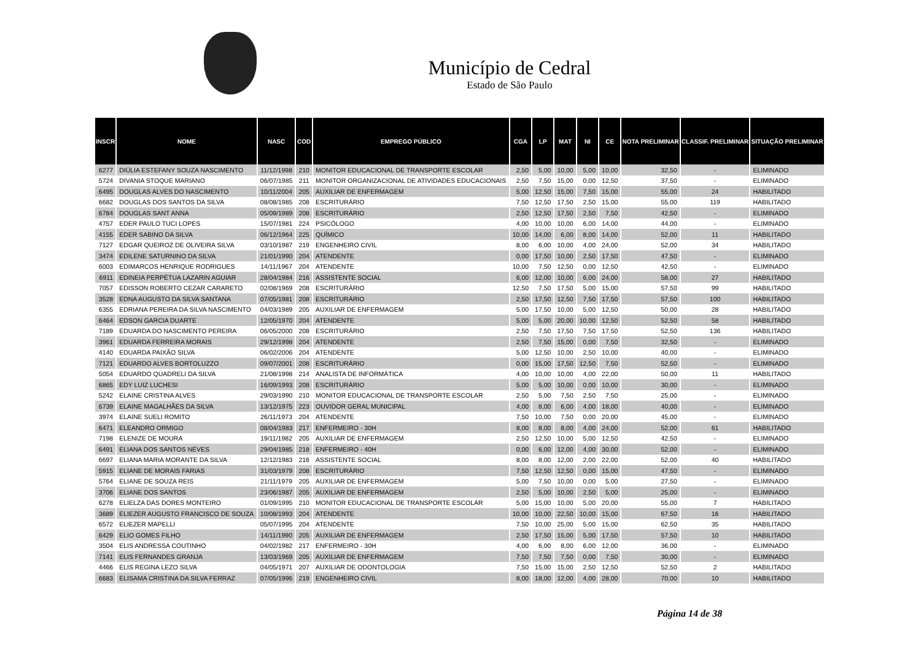Município de Cedral
Estado de São Paulo
| INSCR | NOME | NASC | COD | EMPREGO PÚBLICO | CGA | LP | MAT | NI | CE | NOTA PRELIMINAR | CLASSIF. PRELIMINAR | SITUAÇÃO PRELIMINAR |
| --- | --- | --- | --- | --- | --- | --- | --- | --- | --- | --- | --- | --- |
| 6277 | DIÚLIA ESTEFANY SOUZA NASCIMENTO | 11/12/1998 | 210 | MONITOR EDUCACIONAL DE TRANSPORTE ESCOLAR | 2,50 | 5,00 | 10,00 | 5,00 | 10,00 | 32,50 | - | ELIMINADO |
| 5724 | DIVANIA STOQUE MARIANO | 06/07/1985 | 211 | MONITOR ORGANIZACIONAL DE ATIVIDADES EDUCACIONAIS | 2,50 | 7,50 | 15,00 | 0,00 | 12,50 | 37,50 | - | ELIMINADO |
| 6495 | DOUGLAS ALVES DO NASCIMENTO | 10/11/2004 | 205 | AUXILIAR DE ENFERMAGEM | 5,00 | 12,50 | 15,00 | 7,50 | 15,00 | 55,00 | 24 | HABILITADO |
| 6682 | DOUGLAS DOS SANTOS DA SILVA | 08/08/1985 | 208 | ESCRITURÁRIO | 7,50 | 12,50 | 17,50 | 2,50 | 15,00 | 55,00 | 119 | HABILITADO |
| 6784 | DOUGLAS SANT ANNA | 05/09/1989 | 208 | ESCRITURÁRIO | 2,50 | 12,50 | 17,50 | 2,50 | 7,50 | 42,50 | - | ELIMINADO |
| 4757 | EDER PAULO TUCI LOPES | 15/07/1981 | 224 | PSICÓLOGO | 4,00 | 10,00 | 10,00 | 6,00 | 14,00 | 44,00 | - | ELIMINADO |
| 4155 | EDER SABINO DA SILVA | 06/12/1964 | 225 | QUÍMICO | 10,00 | 14,00 | 6,00 | 8,00 | 14,00 | 52,00 | 11 | HABILITADO |
| 7127 | EDGAR QUEIROZ DE OLIVEIRA SILVA | 03/10/1987 | 219 | ENGENHEIRO CIVIL | 8,00 | 6,00 | 10,00 | 4,00 | 24,00 | 52,00 | 34 | HABILITADO |
| 3474 | EDILENE SATURNINO DA SILVA | 21/01/1990 | 204 | ATENDENTE | 0,00 | 17,50 | 10,00 | 2,50 | 17,50 | 47,50 | - | ELIMINADO |
| 6003 | EDIMARCOS HENRIQUE RODRIGUES | 14/11/1967 | 204 | ATENDENTE | 10,00 | 7,50 | 12,50 | 0,00 | 12,50 | 42,50 | - | ELIMINADO |
| 6911 | EDINEIA PERPÉTUA LAZARIN AGUIAR | 28/04/1984 | 216 | ASSISTENTE SOCIAL | 6,00 | 12,00 | 10,00 | 6,00 | 24,00 | 58,00 | 27 | HABILITADO |
| 7057 | EDISSON ROBERTO CEZAR CARARETO | 02/08/1969 | 208 | ESCRITURÁRIO | 12,50 | 7,50 | 17,50 | 5,00 | 15,00 | 57,50 | 99 | HABILITADO |
| 3528 | EDNA AUGUSTO DA SILVA SANTANA | 07/05/1981 | 208 | ESCRITURÁRIO | 2,50 | 17,50 | 12,50 | 7,50 | 17,50 | 57,50 | 100 | HABILITADO |
| 6355 | EDRIANA PEREIRA DA SILVA NASCIMENTO | 04/03/1989 | 205 | AUXILIAR DE ENFERMAGEM | 5,00 | 17,50 | 10,00 | 5,00 | 12,50 | 50,00 | 28 | HABILITADO |
| 6464 | EDSON GARCIA DUARTE | 12/05/1970 | 204 | ATENDENTE | 5,00 | 5,00 | 20,00 | 10,00 | 12,50 | 52,50 | 58 | HABILITADO |
| 7189 | EDUARDA DO NASCIMENTO PEREIRA | 06/05/2000 | 208 | ESCRITURÁRIO | 2,50 | 7,50 | 17,50 | 7,50 | 17,50 | 52,50 | 136 | HABILITADO |
| 3961 | EDUARDA FERREIRA MORAIS | 29/12/1998 | 204 | ATENDENTE | 2,50 | 7,50 | 15,00 | 0,00 | 7,50 | 32,50 | - | ELIMINADO |
| 4140 | EDUARDA PAIXÃO SILVA | 06/02/2006 | 204 | ATENDENTE | 5,00 | 12,50 | 10,00 | 2,50 | 10,00 | 40,00 | - | ELIMINADO |
| 7121 | EDUARDO ALVES BORTOLUZZO | 09/07/2001 | 208 | ESCRITURÁRIO | 0,00 | 15,00 | 17,50 | 12,50 | 7,50 | 52,50 | - | ELIMINADO |
| 5054 | EDUARDO QUADRELI DA SILVA | 21/08/1998 | 214 | ANALISTA DE INFORMÁTICA | 4,00 | 10,00 | 10,00 | 4,00 | 22,00 | 50,00 | 11 | HABILITADO |
| 6865 | EDY LUIZ LUCHESI | 16/09/1993 | 208 | ESCRITURÁRIO | 5,00 | 5,00 | 10,00 | 0,00 | 10,00 | 30,00 | - | ELIMINADO |
| 5242 | ELAINE CRISTINA ALVES | 29/03/1990 | 210 | MONITOR EDUCACIONAL DE TRANSPORTE ESCOLAR | 2,50 | 5,00 | 7,50 | 2,50 | 7,50 | 25,00 | - | ELIMINADO |
| 6739 | ELAINE MAGALHÃES DA SILVA | 13/12/1975 | 223 | OUVIDOR GERAL MUNICIPAL | 4,00 | 8,00 | 6,00 | 4,00 | 18,00 | 40,00 | - | ELIMINADO |
| 3974 | ELAINE SUELI ROMITO | 26/11/1973 | 204 | ATENDENTE | 7,50 | 10,00 | 7,50 | 0,00 | 20,00 | 45,00 | - | ELIMINADO |
| 6471 | ELEANDRO ORMIGO | 08/04/1983 | 217 | ENFERMEIRO - 30H | 8,00 | 8,00 | 8,00 | 4,00 | 24,00 | 52,00 | 61 | HABILITADO |
| 7198 | ELENIZE DE MOURA | 19/11/1982 | 205 | AUXILIAR DE ENFERMAGEM | 2,50 | 12,50 | 10,00 | 5,00 | 12,50 | 42,50 | - | ELIMINADO |
| 6491 | ELIANA DOS SANTOS NÉVES | 29/04/1985 | 218 | ENFERMEIRO - 40H | 0,00 | 6,00 | 12,00 | 4,00 | 30,00 | 52,00 | - | ELIMINADO |
| 6697 | ELIANA MARIA MORANTE DA SILVA | 12/12/1983 | 216 | ASSISTENTE SOCIAL | 8,00 | 8,00 | 12,00 | 2,00 | 22,00 | 52,00 | 40 | HABILITADO |
| 5915 | ELIANE DE MORAIS FARIAS | 31/03/1979 | 208 | ESCRITURÁRIO | 7,50 | 12,50 | 12,50 | 0,00 | 15,00 | 47,50 | - | ELIMINADO |
| 5764 | ELIANE DE SOUZA REIS | 21/11/1979 | 205 | AUXILIAR DE ENFERMAGEM | 5,00 | 7,50 | 10,00 | 0,00 | 5,00 | 27,50 | - | ELIMINADO |
| 3706 | ELIANE DOS SANTOS | 23/06/1987 | 205 | AUXILIAR DE ENFERMAGEM | 2,50 | 5,00 | 10,00 | 2,50 | 5,00 | 25,00 | - | ELIMINADO |
| 6278 | ELIELZA DAS DORES MONTEIRO | 01/09/1995 | 210 | MONITOR EDUCACIONAL DE TRANSPORTE ESCOLAR | 5,00 | 15,00 | 10,00 | 5,00 | 20,00 | 55,00 | 7 | HABILITADO |
| 3689 | ELIEZER AUGUSTO FRANCISCO DE SOUZA | 10/08/1993 | 204 | ATENDENTE | 10,00 | 10,00 | 22,50 | 10,00 | 15,00 | 67,50 | 16 | HABILITADO |
| 6572 | ELIEZER MAPELLI | 05/07/1995 | 204 | ATENDENTE | 7,50 | 10,00 | 25,00 | 5,00 | 15,00 | 62,50 | 35 | HABILITADO |
| 6429 | ELIO GOMES FILHO | 14/11/1990 | 205 | AUXILIAR DE ENFERMAGEM | 2,50 | 17,50 | 15,00 | 5,00 | 17,50 | 57,50 | 10 | HABILITADO |
| 3504 | ELIS ANDRESSA COUTINHO | 04/02/1982 | 217 | ENFERMEIRO - 30H | 4,00 | 6,00 | 8,00 | 6,00 | 12,00 | 36,00 | - | ELIMINADO |
| 7141 | ELIS FERNANDES GRANJA | 13/03/1969 | 205 | AUXILIAR DE ENFERMAGEM | 7,50 | 7,50 | 7,50 | 0,00 | 7,50 | 30,00 | - | ELIMINADO |
| 4466 | ELIS REGINA LEZO SILVA | 04/05/1971 | 207 | AUXILIAR DE ODONTOLOGIA | 7,50 | 15,00 | 15,00 | 2,50 | 12,50 | 52,50 | 2 | HABILITADO |
| 6683 | ELISAMA CRISTINA DA SILVA FERRAZ | 07/05/1996 | 219 | ENGENHEIRO CIVIL | 8,00 | 18,00 | 12,00 | 4,00 | 28,00 | 70,00 | 10 | HABILITADO |
Página 14 de 38